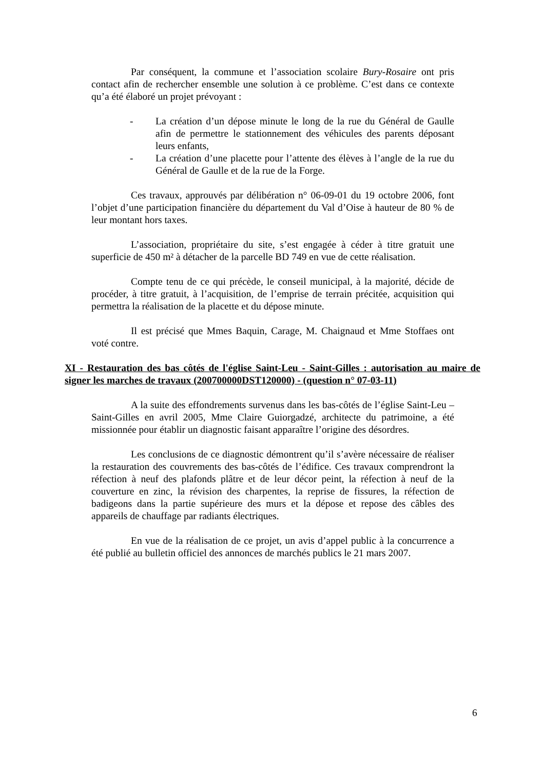Par conséquent, la commune et l’association scolaire Bury-Rosaire ont pris contact afin de rechercher ensemble une solution à ce problème. C’est dans ce contexte qu’a été élaboré un projet prévoyant :
- La création d’un dépose minute le long de la rue du Général de Gaulle afin de permettre le stationnement des véhicules des parents déposant leurs enfants,
- La création d’une placette pour l’attente des élèves à l’angle de la rue du Général de Gaulle et de la rue de la Forge.
Ces travaux, approuvés par délibération n° 06-09-01 du 19 octobre 2006, font l’objet d’une participation financière du département du Val d’Oise à hauteur de 80 % de leur montant hors taxes.
L’association, propriétaire du site, s’est engagée à céder à titre gratuit une superficie de 450 m² à détacher de la parcelle BD 749 en vue de cette réalisation.
Compte tenu de ce qui précède, le conseil municipal, à la majorité, décide de procéder, à titre gratuit, à l’acquisition, de l’emprise de terrain précitée, acquisition qui permettra la réalisation de la placette et du dépose minute.
Il est précisé que Mmes Baquin, Carage, M. Chaignaud et Mme Stoffaes ont voté contre.
XI - Restauration des bas côtés de l'église Saint-Leu - Saint-Gilles : autorisation au maire de signer les marches de travaux (200700000DST120000) - (question n° 07-03-11)
A la suite des effondrements survenus dans les bas-côtés de l’église Saint-Leu – Saint-Gilles en avril 2005, Mme Claire Guiorgadzé, architecte du patrimoine, a été missionnée pour établir un diagnostic faisant apparaître l’origine des désordres.
Les conclusions de ce diagnostic démontrent qu’il s’avère nécessaire de réaliser la restauration des couvrements des bas-côtés de l’édifice. Ces travaux comprendront la réfection à neuf des plafonds plâtre et de leur décor peint, la réfection à neuf de la couverture en zinc, la révision des charpentes, la reprise de fissures, la réfection de badigeons dans la partie supérieure des murs et la dépose et repose des câbles des appareils de chauffage par radiants électriques.
En vue de la réalisation de ce projet, un avis d’appel public à la concurrence a été publié au bulletin officiel des annonces de marchés publics le 21 mars 2007.
6